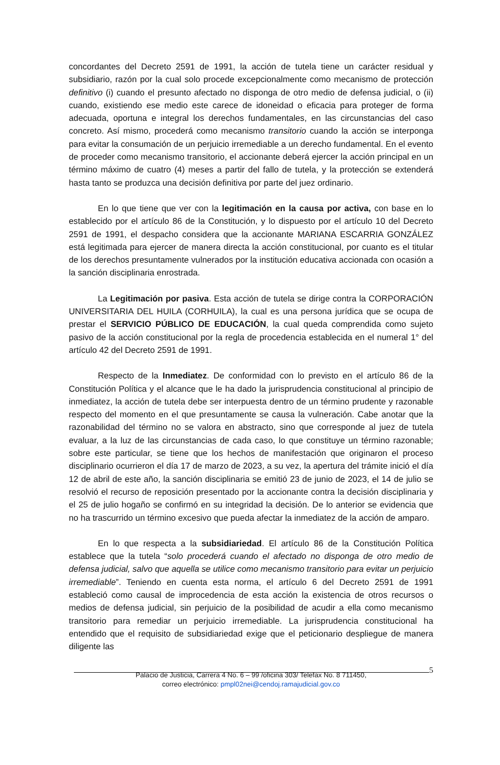concordantes del Decreto 2591 de 1991, la acción de tutela tiene un carácter residual y subsidiario, razón por la cual solo procede excepcionalmente como mecanismo de protección definitivo (i) cuando el presunto afectado no disponga de otro medio de defensa judicial, o (ii) cuando, existiendo ese medio este carece de idoneidad o eficacia para proteger de forma adecuada, oportuna e integral los derechos fundamentales, en las circunstancias del caso concreto. Así mismo, procederá como mecanismo transitorio cuando la acción se interponga para evitar la consumación de un perjuicio irremediable a un derecho fundamental. En el evento de proceder como mecanismo transitorio, el accionante deberá ejercer la acción principal en un término máximo de cuatro (4) meses a partir del fallo de tutela, y la protección se extenderá hasta tanto se produzca una decisión definitiva por parte del juez ordinario.
En lo que tiene que ver con la legitimación en la causa por activa, con base en lo establecido por el artículo 86 de la Constitución, y lo dispuesto por el artículo 10 del Decreto 2591 de 1991, el despacho considera que la accionante MARIANA ESCARRIA GONZÁLEZ está legitimada para ejercer de manera directa la acción constitucional, por cuanto es el titular de los derechos presuntamente vulnerados por la institución educativa accionada con ocasión a la sanción disciplinaria enrostrada.
La Legitimación por pasiva. Esta acción de tutela se dirige contra la CORPORACIÓN UNIVERSITARIA DEL HUILA (CORHUILA), la cual es una persona jurídica que se ocupa de prestar el SERVICIO PÚBLICO DE EDUCACIÓN, la cual queda comprendida como sujeto pasivo de la acción constitucional por la regla de procedencia establecida en el numeral 1° del artículo 42 del Decreto 2591 de 1991.
Respecto de la Inmediatez. De conformidad con lo previsto en el artículo 86 de la Constitución Política y el alcance que le ha dado la jurisprudencia constitucional al principio de inmediatez, la acción de tutela debe ser interpuesta dentro de un término prudente y razonable respecto del momento en el que presuntamente se causa la vulneración. Cabe anotar que la razonabilidad del término no se valora en abstracto, sino que corresponde al juez de tutela evaluar, a la luz de las circunstancias de cada caso, lo que constituye un término razonable; sobre este particular, se tiene que los hechos de manifestación que originaron el proceso disciplinario ocurrieron el día 17 de marzo de 2023, a su vez, la apertura del trámite inició el día 12 de abril de este año, la sanción disciplinaria se emitió 23 de junio de 2023, el 14 de julio se resolvió el recurso de reposición presentado por la accionante contra la decisión disciplinaria y el 25 de julio hogaño se confirmó en su integridad la decisión. De lo anterior se evidencia que no ha trascurrido un término excesivo que pueda afectar la inmediatez de la acción de amparo.
En lo que respecta a la subsidiariedad. El artículo 86 de la Constitución Política establece que la tutela “solo procederá cuando el afectado no disponga de otro medio de defensa judicial, salvo que aquella se utilice como mecanismo transitorio para evitar un perjuicio irremediable”. Teniendo en cuenta esta norma, el artículo 6 del Decreto 2591 de 1991 estableció como causal de improcedencia de esta acción la existencia de otros recursos o medios de defensa judicial, sin perjuicio de la posibilidad de acudir a ella como mecanismo transitorio para remediar un perjuicio irremediable. La jurisprudencia constitucional ha entendido que el requisito de subsidiariedad exige que el peticionario despliegue de manera diligente las
5
Palacio de Justicia, Carrera 4 No. 6 – 99 /oficina 303/ Telefax No. 8 711450,
correo electrónico: pmpl02nei@cendoj.ramajudicial.gov.co